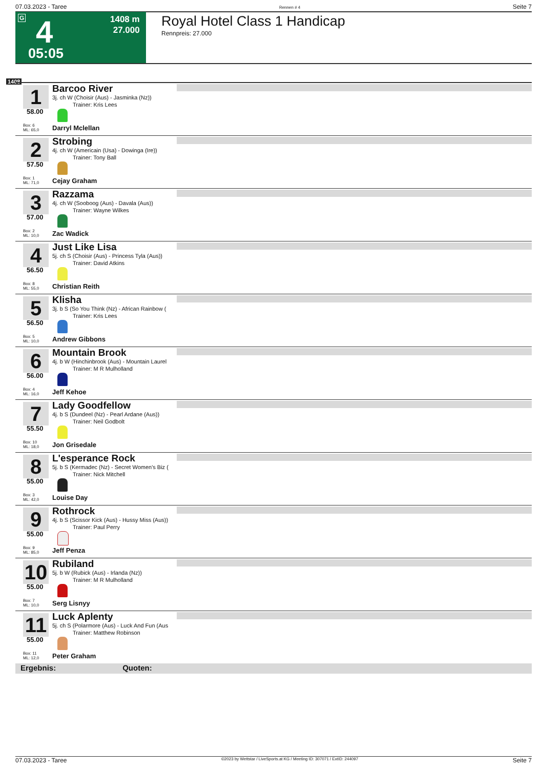07.03.2023 - Taree Rennen # 4 Seite 7
G 4
1408 m
27.000
05:05
Royal Hotel Class 1 Handicap
Rennpreis: 27.000
1408
1
58.00
Box: 6
ML: 65,0
Barcoo River
3j. ch W (Choisir (Aus) - Jasminka (Nz))
Trainer: Kris Lees
Darryl Mclellan
2
57.50
Box: 1
ML: 71,0
Strobing
4j. ch W (Americain (Usa) - Dowinga (Ire))
Trainer: Tony Ball
Cejay Graham
3
57.00
Box: 2
ML: 10,0
Razzama
4j. ch W (Sooboog (Aus) - Davala (Aus))
Trainer: Wayne Wilkes
Zac Wadick
4
56.50
Box: 8
ML: 55,0
Just Like Lisa
5j. ch S (Choisir (Aus) - Princess Tyla (Aus))
Trainer: David Atkins
Christian Reith
5
56.50
Box: 5
ML: 10,0
Klisha
3j. b S (So You Think (Nz) - African Rainbow (
Trainer: Kris Lees
Andrew Gibbons
6
56.00
Box: 4
ML: 16,0
Mountain Brook
4j. b W (Hinchinbrook (Aus) - Mountain Laurel
Trainer: M R Mulholland
Jeff Kehoe
7
55.50
Box: 10
ML: 18,0
Lady Goodfellow
4j. b S (Dundeel (Nz) - Pearl Ardane (Aus))
Trainer: Neil Godbolt
Jon Grisedale
8
55.00
Box: 3
ML: 42,0
L'esperance Rock
5j. b S (Kermadec (Nz) - Secret Women's Biz (
Trainer: Nick Mitchell
Louise Day
9
55.00
Box: 9
ML: 85,0
Rothrock
4j. b S (Scissor Kick (Aus) - Hussy Miss (Aus))
Trainer: Paul Perry
Jeff Penza
10
55.00
Box: 7
ML: 10,0
Rubiland
5j. b W (Rubick (Aus) - Irlanda (Nz))
Trainer: M R Mulholland
Serg Lisnyy
11
55.00
Box: 11
ML: 12,0
Luck Aplenty
5j. ch S (Polarmore (Aus) - Luck And Fun (Aus
Trainer: Matthew Robinson
Peter Graham
Ergebnis: Quoten:
07.03.2023 - Taree ©2023 by Wettstar / LiveSports.at KG / Meeting ID: 307071 / ExtID: 244097 Seite 7